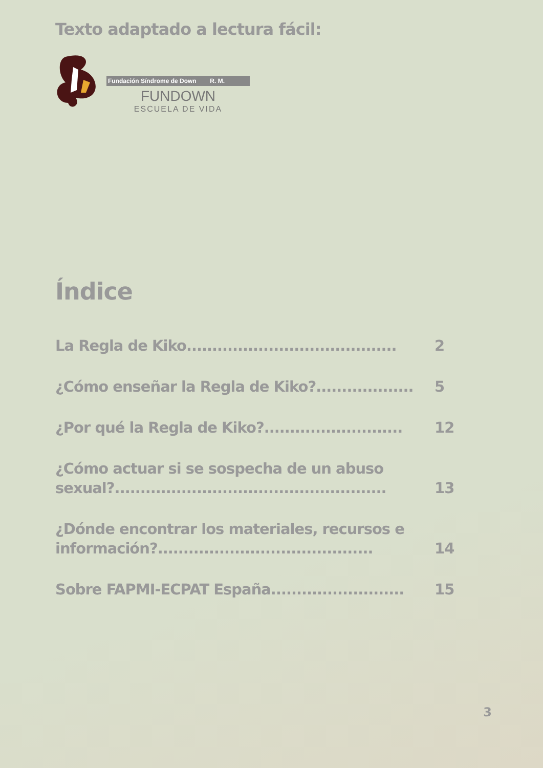Texto adaptado a lectura fácil:
Fundación Síndrome de Down R. M.
FUNDOWN
ESCUELA DE VIDA
Índice
La Regla de Kiko.........................................
2
¿Cómo enseñar la Regla de Kiko?...................
5
¿Por qué la Regla de Kiko?...........................
12
¿Cómo actuar si se sospecha de un abuso sexual?.....................................................
13
¿Dónde encontrar los materiales, recursos e información?..........................................
14
Sobre FAPMI-ECPAT España..........................
15
3